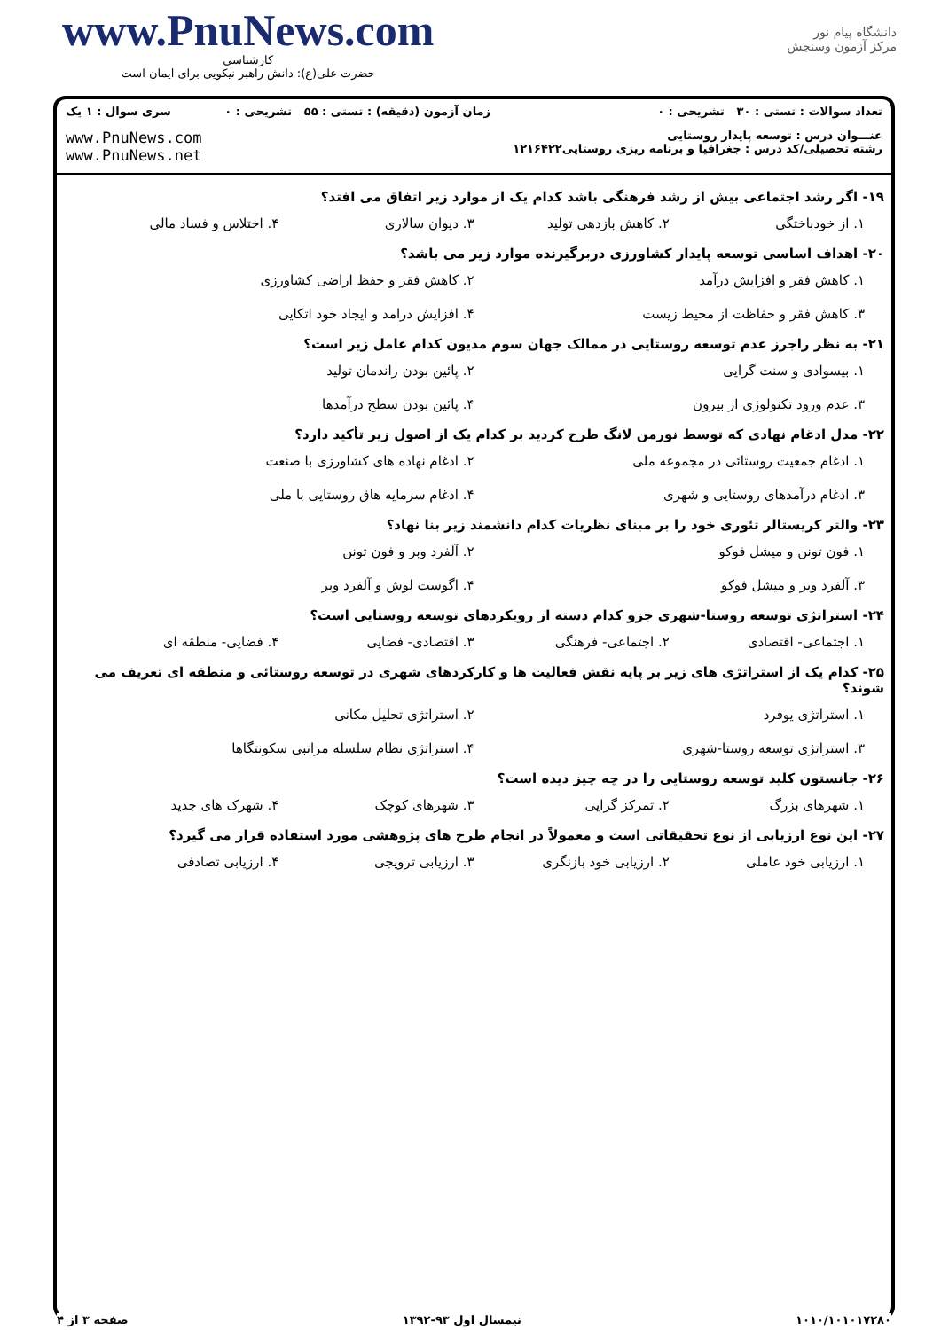www.PnuNews.com
کارشناسی
حضرت علی(ع): دانش راهبر نیکویی برای ایمان است
دانشگاه پیام نور
مرکز آزمون وسنجش
| تعداد سوالات : تستی : ۳۰ تشریحی : ۰ | زمان آزمون (دقیقه) : تستی : ۵۵ تشریحی : ۰ | سری سوال : ۱ یک |
| عنـــوان درس : توسعه پایدار روستایی رشته تحصیلی/کد درس : جغرافیا و برنامه ریزی روستایی۱۲۱۶۴۲۲ | | www.PnuNews.com www.PnuNews.net |
۱۹- اگر رشد اجتماعی بیش از رشد فرهنگی باشد کدام یک از موارد زیر اتفاق می افتد؟
۱. از خودباختگی ۲. کاهش بازدهی تولید ۳. دیوان سالاری ۴. اختلاس و فساد مالی
۲۰- اهداف اساسی توسعه پایدار کشاورزی دربرگیرنده موارد زیر می باشد؟
۱. کاهش فقر و افزایش درآمد ۲. کاهش فقر و حفظ اراضی کشاورزی ۳. کاهش فقر و حفاظت از محیط زیست ۴. افزایش درامد و ایجاد خود اتکایی
۲۱- به نظر راجرز عدم توسعه روستایی در ممالک جهان سوم مدیون کدام عامل زیر است؟
۱. بیسوادی و سنت گرایی ۲. پائین بودن راندمان تولید ۳. عدم ورود تکنولوژی از بیرون ۴. پائین بودن سطح درآمدها
۲۲- مدل ادغام نهادی که توسط نورمن لانگ طرح کردید بر کدام یک از اصول زیر تأکید دارد؟
۱. ادغام جمعیت روستائی در مجموعه ملی ۲. ادغام نهاده های کشاورزی با صنعت ۳. ادغام درآمدهای روستایی و شهری ۴. ادغام سرمایه هاق روستایی با ملی
۲۳- والتر کریستالر تئوری خود را بر مبنای نظریات کدام دانشمند زیر بنا نهاد؟
۱. فون تونن و میشل فوکو ۲. آلفرد وبر و فون تونن ۳. آلفرد وبر و میشل فوکو ۴. اگوست لوش و آلفرد وبر
۲۴- استراتژی توسعه روستا-شهری جزو کدام دسته از رویکردهای توسعه روستایی است؟
۱. اجتماعی- اقتصادی ۲. اجتماعی- فرهنگی ۳. اقتصادی- فضایی ۴. فضایی- منطقه ای
۲۵- کدام یک از استراتژی های زیر بر پایه نقش فعالیت ها و کارکردهای شهری در توسعه روستائی و منطقه ای تعریف می شوند؟
۱. استراتژی یوفرد ۲. استراتژی تحلیل مکانی ۳. استراتژی توسعه روستا-شهری ۴. استراتژی نظام سلسله مراتبی سکونتگاها
۲۶- جانستون کلید توسعه روستایی را در چه چیز دیده است؟
۱. شهرهای بزرگ ۲. تمرکز گرایی ۳. شهرهای کوچک ۴. شهرک های جدید
۲۷- این نوع ارزیابی از نوع تحقیقاتی است و معمولاً در انجام طرح های پژوهشی مورد استفاده قرار می گیرد؟
۱. ارزیابی خود عاملی ۲. ارزیابی خود بازنگری ۳. ارزیابی ترویجی ۴. ارزیابی تصادفی
۱۰۱۰/۱۰۱۰۱۷۲۸۰ نیمسال اول ۹۳-۱۳۹۲ صفحه ۳ از ۴